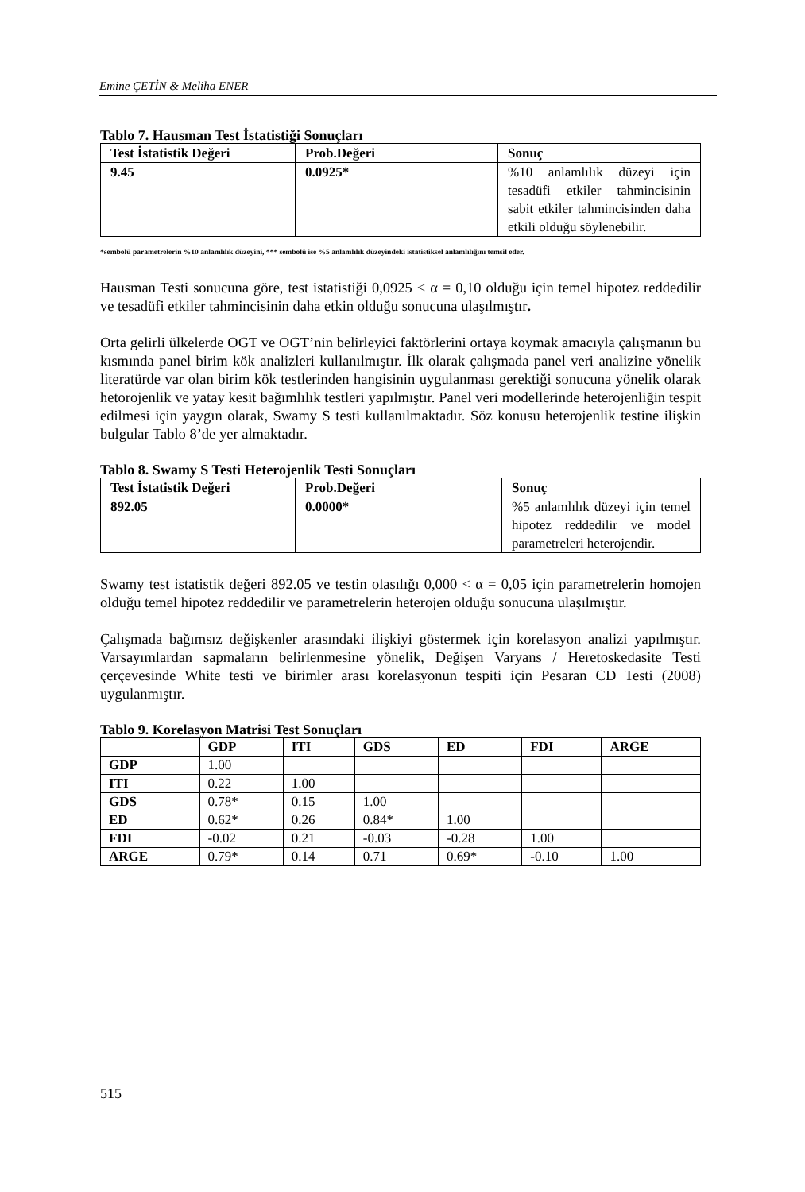Emine ÇETİN & Meliha ENER
Tablo 7. Hausman Test İstatistiği Sonuçları
| Test İstatistik Değeri | Prob.Değeri | Sonuç |
| --- | --- | --- |
| 9.45 | 0.0925* | %10 anlamlılık düzeyi için tesadüfi etkiler tahmincisinin sabit etkiler tahmincisinden daha etkili olduğu söylenebilir. |
*sembolü parametrelerin %10 anlamlılık düzeyini, *** sembolü ise %5 anlamlılık düzeyindeki istatistiksel anlamlılığını temsil eder.
Hausman Testi sonucuna göre, test istatistiği 0,0925 < α = 0,10 olduğu için temel hipotez reddedilir ve tesadüfi etkiler tahmincisinin daha etkin olduğu sonucuna ulaşılmıştır.
Orta gelirli ülkelerde OGT ve OGT’nin belirleyici faktörlerini ortaya koymak amacıyla çalışmanın bu kısmında panel birim kök analizleri kullanılmıştır. İlk olarak çalışmada panel veri analizine yönelik literatürde var olan birim kök testlerinden hangisinin uygulanması gerektiği sonucuna yönelik olarak hetorojenlik ve yatay kesit bağımlılık testleri yapılmıştır. Panel veri modellerinde heterojenliğin tespit edilmesi için yaygın olarak, Swamy S testi kullanılmaktadır. Söz konusu heterojenlik testine ilişkin bulgular Tablo 8’de yer almaktadır.
Tablo 8. Swamy S Testi Heterojenlik Testi Sonuçları
| Test İstatistik Değeri | Prob.Değeri | Sonuç |
| --- | --- | --- |
| 892.05 | 0.0000* | %5 anlamlılık düzeyi için temel hipotez reddedilir ve model parametreleri heterojendir. |
Swamy test istatistik değeri 892.05 ve testin olasılığı 0,000 < α = 0,05 için parametrelerin homojen olduğu temel hipotez reddedilir ve parametrelerin heterojen olduğu sonucuna ulaşılmıştır.
Çalışmada bağımsız değişkenler arasındaki ilişkiyi göstermek için korelasyon analizi yapılmıştır. Varsayımlardan sapmaların belirlenmesine yönelik, Değişen Varyans / Heretoskedasite Testi çerçevesinde White testi ve birimler arası korelasyonun tespiti için Pesaran CD Testi (2008) uygulanmıştır.
Tablo 9. Korelasyon Matrisi Test Sonuçları
| | GDP | ITI | GDS | ED | FDI | ARGE |
| --- | --- | --- | --- | --- | --- | --- |
| GDP | 1.00 | | | | | |
| ITI | 0.22 | 1.00 | | | | |
| GDS | 0.78* | 0.15 | 1.00 | | | |
| ED | 0.62* | 0.26 | 0.84* | 1.00 | | |
| FDI | -0.02 | 0.21 | -0.03 | -0.28 | 1.00 | |
| ARGE | 0.79* | 0.14 | 0.71 | 0.69* | -0.10 | 1.00 |
515